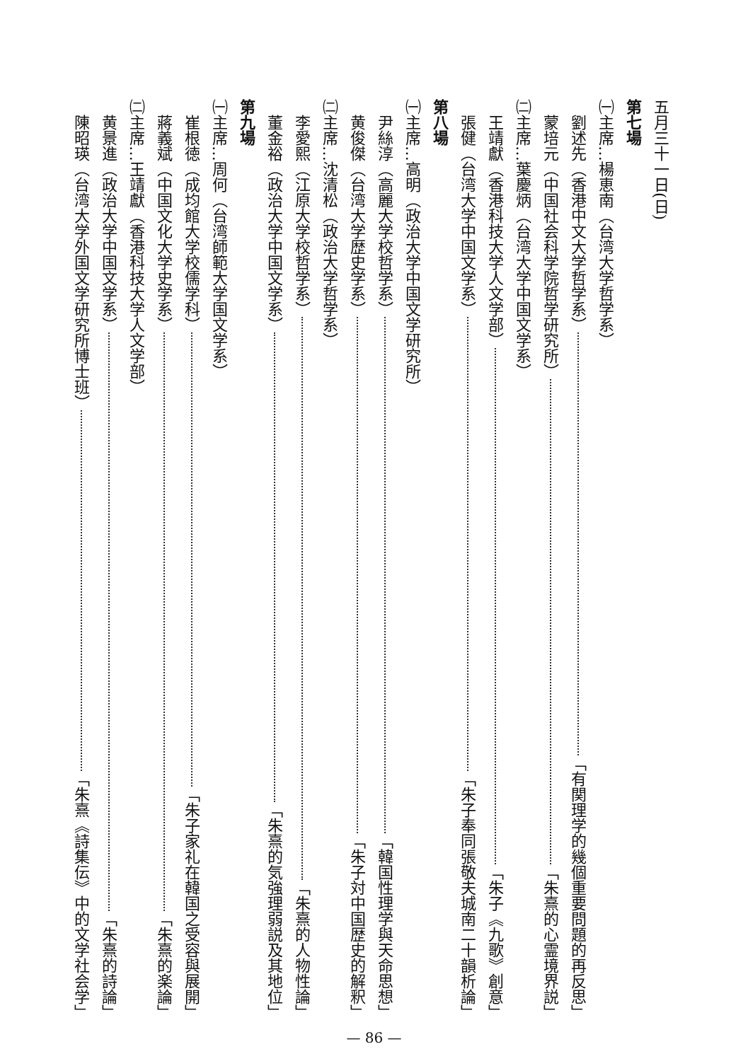五月三十一日(日)
第七場
㈠主席…楊恵南（台湾大学哲学系）
劉述先（香港中文大学哲学系） 「有関理学的幾個重要問題的再反思」
蒙培元（中国社会科学院哲学研究所） 「朱熹的心霊境界説」
㈡主席…葉慶炳（台湾大学中国文学系）
王靖獻（香港科技大学人文学部） 「朱子《九歌》創意」
張健（台湾大学中国文学系） 「朱子奉同張敬夫城南二十韻析論」
第八場
㈠主席…高明（政治大学中国文学研究所）
尹絲淳（高麗大学校哲学系） 「韓国性理学與天命思想」
黄俊傑（台湾大学歴史学系） 「朱子対中国歴史的解釈」
㈡主席…沈清松（政治大学哲学系）
李愛熙（江原大学校哲学系） 「朱熹的人物性論」
董金裕（政治大学中国文学系） 「朱熹的気強理弱説及其地位」
第九場
㈠主席…周何（台湾師範大学国文学系）
崔根徳（成均館大学校儒学科） 「朱子家礼在韓国之受容與展開」
蔣義斌（中国文化大学史学系） 「朱熹的楽論」
㈡主席…王靖獻（香港科技大学人文学部）
黄景進（政治大学中国文学系） 「朱熹的詩論」
陳昭瑛（台湾大学外国文学研究所博士班） 「朱熹《詩集伝》中的文学社会学」
— 86 —